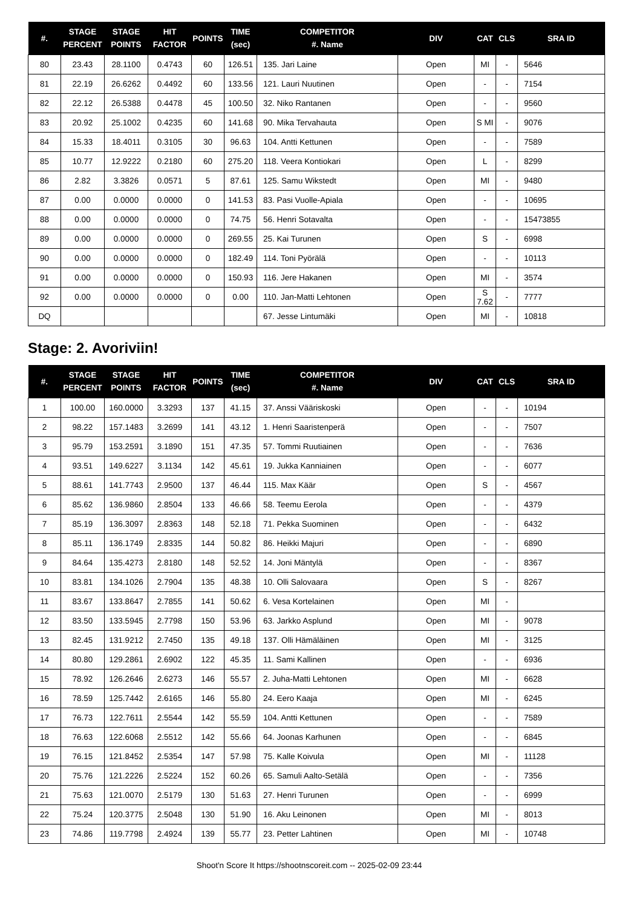| #. | STAGE PERCENT | STAGE POINTS | HIT FACTOR | POINTS | TIME (sec) | COMPETITOR #. Name | DIV | CAT | CLS | SRA ID |
| --- | --- | --- | --- | --- | --- | --- | --- | --- | --- | --- |
| 80 | 23.43 | 28.1100 | 0.4743 | 60 | 126.51 | 135. Jari Laine | Open | MI | - | 5646 |
| 81 | 22.19 | 26.6262 | 0.4492 | 60 | 133.56 | 121. Lauri Nuutinen | Open | - | - | 7154 |
| 82 | 22.12 | 26.5388 | 0.4478 | 45 | 100.50 | 32. Niko Rantanen | Open | - | - | 9560 |
| 83 | 20.92 | 25.1002 | 0.4235 | 60 | 141.68 | 90. Mika Tervahauta | Open | S MI | - | 9076 |
| 84 | 15.33 | 18.4011 | 0.3105 | 30 | 96.63 | 104. Antti Kettunen | Open | - | - | 7589 |
| 85 | 10.77 | 12.9222 | 0.2180 | 60 | 275.20 | 118. Veera Kontiokari | Open | L | - | 8299 |
| 86 | 2.82 | 3.3826 | 0.0571 | 5 | 87.61 | 125. Samu Wikstedt | Open | MI | - | 9480 |
| 87 | 0.00 | 0.0000 | 0.0000 | 0 | 141.53 | 83. Pasi Vuolle-Apiala | Open | - | - | 10695 |
| 88 | 0.00 | 0.0000 | 0.0000 | 0 | 74.75 | 56. Henri Sotavalta | Open | - | - | 15473855 |
| 89 | 0.00 | 0.0000 | 0.0000 | 0 | 269.55 | 25. Kai Turunen | Open | S | - | 6998 |
| 90 | 0.00 | 0.0000 | 0.0000 | 0 | 182.49 | 114. Toni Pyörälä | Open | - | - | 10113 |
| 91 | 0.00 | 0.0000 | 0.0000 | 0 | 150.93 | 116. Jere Hakanen | Open | MI | - | 3574 |
| 92 | 0.00 | 0.0000 | 0.0000 | 0 | 0.00 | 110. Jan-Matti Lehtonen | Open | S 7.62 | - | 7777 |
| DQ | | | | | | 67. Jesse Lintumäki | Open | MI | - | 10818 |
Stage: 2. Avoriviin!
| #. | STAGE PERCENT | STAGE POINTS | HIT FACTOR | POINTS | TIME (sec) | COMPETITOR #. Name | DIV | CAT | CLS | SRA ID |
| --- | --- | --- | --- | --- | --- | --- | --- | --- | --- | --- |
| 1 | 100.00 | 160.0000 | 3.3293 | 137 | 41.15 | 37. Anssi Vääriskoski | Open | - | - | 10194 |
| 2 | 98.22 | 157.1483 | 3.2699 | 141 | 43.12 | 1. Henri Saaristenperä | Open | - | - | 7507 |
| 3 | 95.79 | 153.2591 | 3.1890 | 151 | 47.35 | 57. Tommi Ruutiainen | Open | - | - | 7636 |
| 4 | 93.51 | 149.6227 | 3.1134 | 142 | 45.61 | 19. Jukka Kanniainen | Open | - | - | 6077 |
| 5 | 88.61 | 141.7743 | 2.9500 | 137 | 46.44 | 115. Max Käär | Open | S | - | 4567 |
| 6 | 85.62 | 136.9860 | 2.8504 | 133 | 46.66 | 58. Teemu Eerola | Open | - | - | 4379 |
| 7 | 85.19 | 136.3097 | 2.8363 | 148 | 52.18 | 71. Pekka Suominen | Open | - | - | 6432 |
| 8 | 85.11 | 136.1749 | 2.8335 | 144 | 50.82 | 86. Heikki Majuri | Open | - | - | 6890 |
| 9 | 84.64 | 135.4273 | 2.8180 | 148 | 52.52 | 14. Joni Mäntylä | Open | - | - | 8367 |
| 10 | 83.81 | 134.1026 | 2.7904 | 135 | 48.38 | 10. Olli Salovaara | Open | S | - | 8267 |
| 11 | 83.67 | 133.8647 | 2.7855 | 141 | 50.62 | 6. Vesa Kortelainen | Open | MI | - | |
| 12 | 83.50 | 133.5945 | 2.7798 | 150 | 53.96 | 63. Jarkko Asplund | Open | MI | - | 9078 |
| 13 | 82.45 | 131.9212 | 2.7450 | 135 | 49.18 | 137. Olli Hämäläinen | Open | MI | - | 3125 |
| 14 | 80.80 | 129.2861 | 2.6902 | 122 | 45.35 | 11. Sami Kallinen | Open | - | - | 6936 |
| 15 | 78.92 | 126.2646 | 2.6273 | 146 | 55.57 | 2. Juha-Matti Lehtonen | Open | MI | - | 6628 |
| 16 | 78.59 | 125.7442 | 2.6165 | 146 | 55.80 | 24. Eero Kaaja | Open | MI | - | 6245 |
| 17 | 76.73 | 122.7611 | 2.5544 | 142 | 55.59 | 104. Antti Kettunen | Open | - | - | 7589 |
| 18 | 76.63 | 122.6068 | 2.5512 | 142 | 55.66 | 64. Joonas Karhunen | Open | - | - | 6845 |
| 19 | 76.15 | 121.8452 | 2.5354 | 147 | 57.98 | 75. Kalle Koivula | Open | MI | - | 11128 |
| 20 | 75.76 | 121.2226 | 2.5224 | 152 | 60.26 | 65. Samuli Aalto-Setälä | Open | - | - | 7356 |
| 21 | 75.63 | 121.0070 | 2.5179 | 130 | 51.63 | 27. Henri Turunen | Open | - | - | 6999 |
| 22 | 75.24 | 120.3775 | 2.5048 | 130 | 51.90 | 16. Aku Leinonen | Open | MI | - | 8013 |
| 23 | 74.86 | 119.7798 | 2.4924 | 139 | 55.77 | 23. Petter Lahtinen | Open | MI | - | 10748 |
Shoot'n Score It https://shootnscoreit.com -- 2025-02-09 23:44